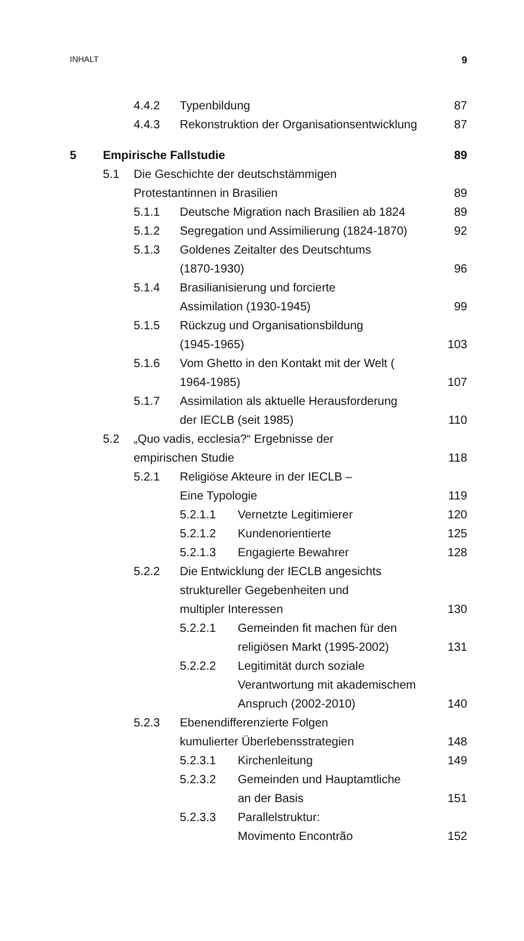INHALT 9
4.4.2 Typenbildung 87
4.4.3 Rekonstruktion der Organisationsentwicklung 87
5 Empirische Fallstudie 89
5.1 Die Geschichte der deutschstämmigen
Protestantinnen in Brasilien
89
5.1.1 Deutsche Migration nach Brasilien ab 1824 89
5.1.2 Segregation und Assimilierung (1824-1870) 92
5.1.3 Goldenes Zeitalter des Deutschtums
(1870-1930)
96
5.1.4 Brasilianisierung und forcierte
Assimilation (1930-1945)
99
5.1.5 Rückzug und Organisationsbildung
(1945-1965)
103
5.1.6 Vom Ghetto in den Kontakt mit der Welt (
1964-1985)
107
5.1.7 Assimilation als aktuelle Herausforderung
der IECLB (seit 1985)
110
5.2 „Quo vadis, ecclesia?“ Ergebnisse der
empirischen Studie
118
5.2.1 Religiöse Akteure in der IECLB –
Eine Typologie
119
5.2.1.1 Vernetzte Legitimierer 120
5.2.1.2 Kundenorientierte 125
5.2.1.3 Engagierte Bewahrer 128
5.2.2 Die Entwicklung der IECLB angesichts
struktureller Gegebenheiten und
multipler Interessen
130
5.2.2.1 Gemeinden fit machen für den
religiösen Markt (1995-2002)
131
5.2.2.2 Legitimität durch soziale
Verantwortung mit akademischem
Anspruch (2002-2010)
140
5.2.3 Ebenendifferenzierte Folgen
kumulierter Überlebensstrategien
148
5.2.3.1 Kirchenleitung 149
5.2.3.2 Gemeinden und Hauptamtliche
an der Basis
151
5.2.3.3 Parallelstruktur:
Movimento Encontrão
152